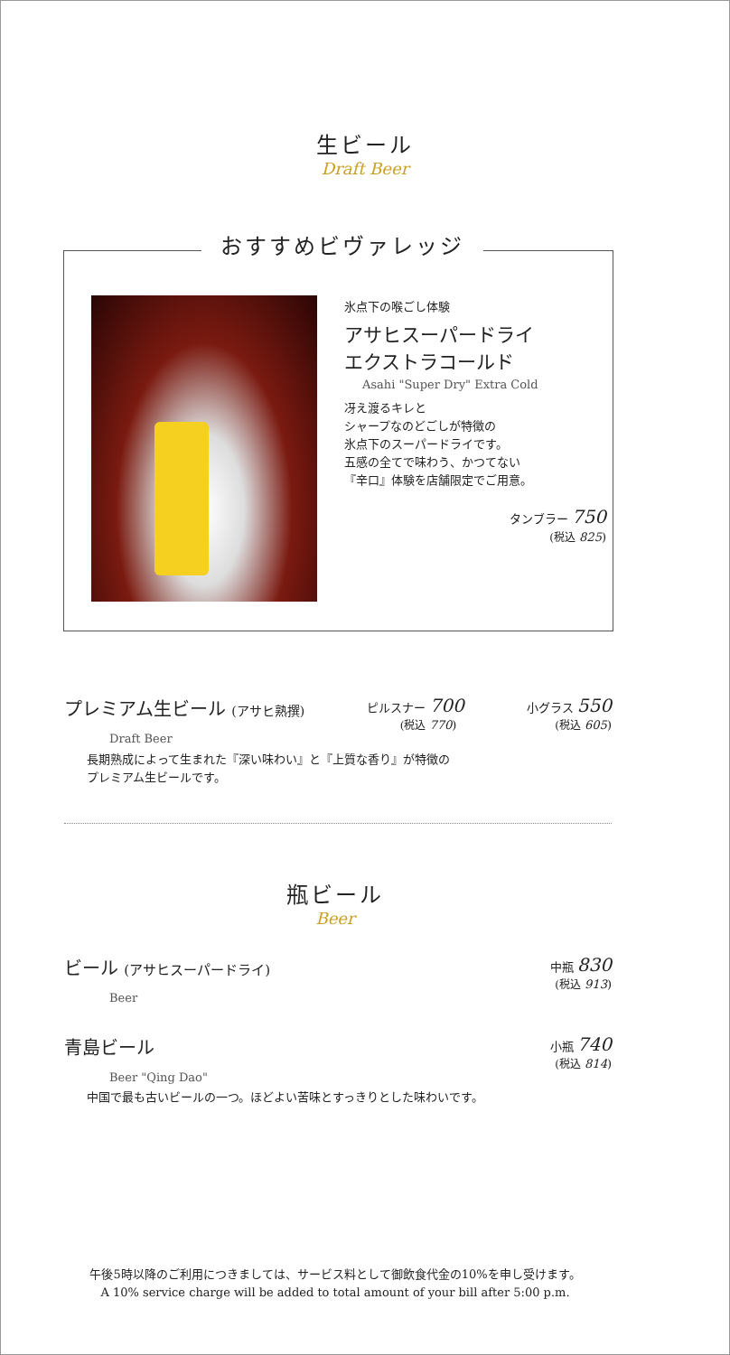生ビール
Draft Beer
氷点下の喉ごし体験
アサヒスーパードライ
エクストラコールド
Asahi "Super Dry" Extra Cold
冴え渡るキレと
シャープなのどごしが特徴の
氷点下のスーパードライです。
五感の全てで味わう、かつてない
『辛口』体験を店舗限定でご用意。
タンブラー 750
(税込 825)
おすすめビヴァレッジ
プレミアム生ビール (アサヒ熟撰) ピルスナー 700
(税込 770) 小グラス 550
(税込 605)
Draft Beer
長期熟成によって生まれた『深い味わい』と『上質な香り』が特徴の
プレミアム生ビールです。
瓶ビール
Beer
ビール (アサヒスーパードライ) 中瓶 830
(税込 913)
Beer
青島ビール 小瓶 740
(税込 814)
Beer "Qing Dao"
中国で最も古いビールの一つ。ほどよい苦味とすっきりとした味わいです。
午後5時以降のご利用につきましては、サービス料として御飲食代金の10%を申し受けます。
A 10% service charge will be added to total amount of your bill after 5:00 p.m.